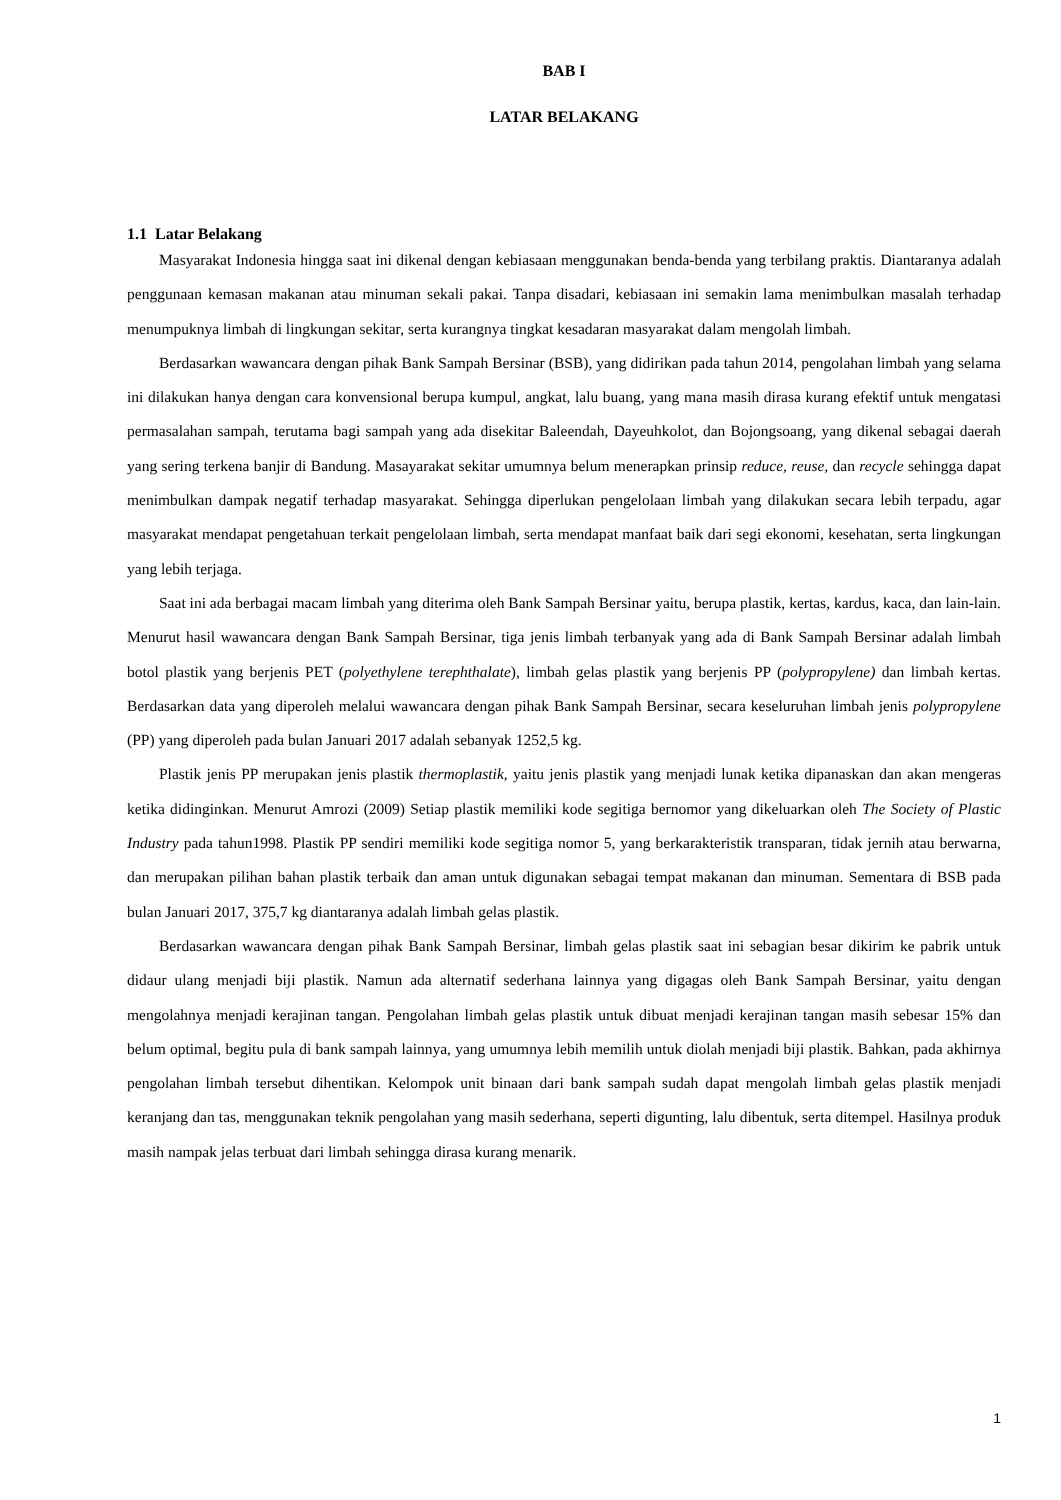BAB I
LATAR BELAKANG
1.1 Latar Belakang
Masyarakat Indonesia hingga saat ini dikenal dengan kebiasaan menggunakan benda-benda yang terbilang praktis. Diantaranya adalah penggunaan kemasan makanan atau minuman sekali pakai. Tanpa disadari, kebiasaan ini semakin lama menimbulkan masalah terhadap menumpuknya limbah di lingkungan sekitar, serta kurangnya tingkat kesadaran masyarakat dalam mengolah limbah.
Berdasarkan wawancara dengan pihak Bank Sampah Bersinar (BSB), yang didirikan pada tahun 2014, pengolahan limbah yang selama ini dilakukan hanya dengan cara konvensional berupa kumpul, angkat, lalu buang, yang mana masih dirasa kurang efektif untuk mengatasi permasalahan sampah, terutama bagi sampah yang ada disekitar Baleendah, Dayeuhkolot, dan Bojongsoang, yang dikenal sebagai daerah yang sering terkena banjir di Bandung. Masayarakat sekitar umumnya belum menerapkan prinsip reduce, reuse, dan recycle sehingga dapat menimbulkan dampak negatif terhadap masyarakat. Sehingga diperlukan pengelolaan limbah yang dilakukan secara lebih terpadu, agar masyarakat mendapat pengetahuan terkait pengelolaan limbah, serta mendapat manfaat baik dari segi ekonomi, kesehatan, serta lingkungan yang lebih terjaga.
Saat ini ada berbagai macam limbah yang diterima oleh Bank Sampah Bersinar yaitu, berupa plastik, kertas, kardus, kaca, dan lain-lain. Menurut hasil wawancara dengan Bank Sampah Bersinar, tiga jenis limbah terbanyak yang ada di Bank Sampah Bersinar adalah limbah botol plastik yang berjenis PET (polyethylene terephthalate), limbah gelas plastik yang berjenis PP (polypropylene) dan limbah kertas. Berdasarkan data yang diperoleh melalui wawancara dengan pihak Bank Sampah Bersinar, secara keseluruhan limbah jenis polypropylene (PP) yang diperoleh pada bulan Januari 2017 adalah sebanyak 1252,5 kg.
Plastik jenis PP merupakan jenis plastik thermoplastik, yaitu jenis plastik yang menjadi lunak ketika dipanaskan dan akan mengeras ketika didinginkan. Menurut Amrozi (2009) Setiap plastik memiliki kode segitiga bernomor yang dikeluarkan oleh The Society of Plastic Industry pada tahun1998. Plastik PP sendiri memiliki kode segitiga nomor 5, yang berkarakteristik transparan, tidak jernih atau berwarna, dan merupakan pilihan bahan plastik terbaik dan aman untuk digunakan sebagai tempat makanan dan minuman. Sementara di BSB pada bulan Januari 2017, 375,7 kg diantaranya adalah limbah gelas plastik.
Berdasarkan wawancara dengan pihak Bank Sampah Bersinar, limbah gelas plastik saat ini sebagian besar dikirim ke pabrik untuk didaur ulang menjadi biji plastik. Namun ada alternatif sederhana lainnya yang digagas oleh Bank Sampah Bersinar, yaitu dengan mengolahnya menjadi kerajinan tangan. Pengolahan limbah gelas plastik untuk dibuat menjadi kerajinan tangan masih sebesar 15% dan belum optimal, begitu pula di bank sampah lainnya, yang umumnya lebih memilih untuk diolah menjadi biji plastik. Bahkan, pada akhirnya pengolahan limbah tersebut dihentikan. Kelompok unit binaan dari bank sampah sudah dapat mengolah limbah gelas plastik menjadi keranjang dan tas, menggunakan teknik pengolahan yang masih sederhana, seperti digunting, lalu dibentuk, serta ditempel. Hasilnya produk masih nampak jelas terbuat dari limbah sehingga dirasa kurang menarik.
1